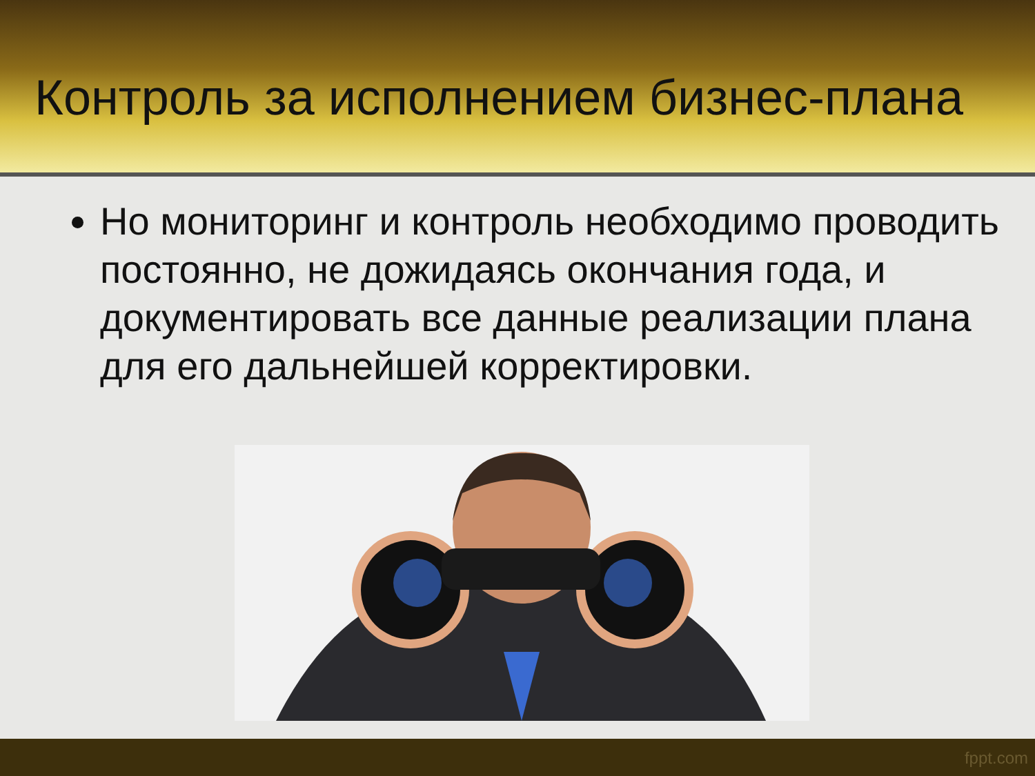Контроль за исполнением бизнес-плана
Но мониторинг и контроль необходимо проводить постоянно, не дожидаясь окончания года, и документировать все данные реализации плана для его дальнейшей корректировки.
fppt.com